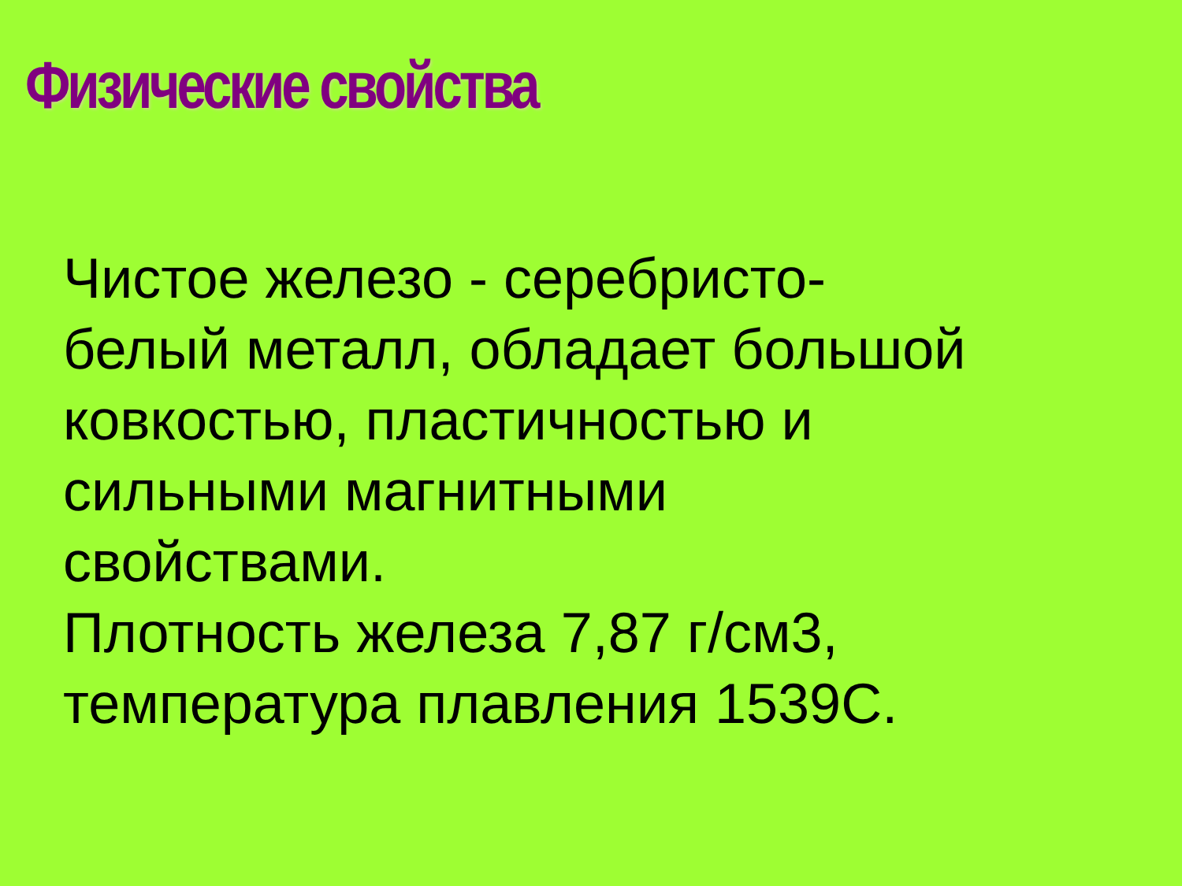Физические свойства
Чистое железо - серебристо-
белый металл, обладает большой
ковкостью, пластичностью и
сильными магнитными
свойствами.
Плотность железа 7,87 г/см3,
температура плавления 1539С.